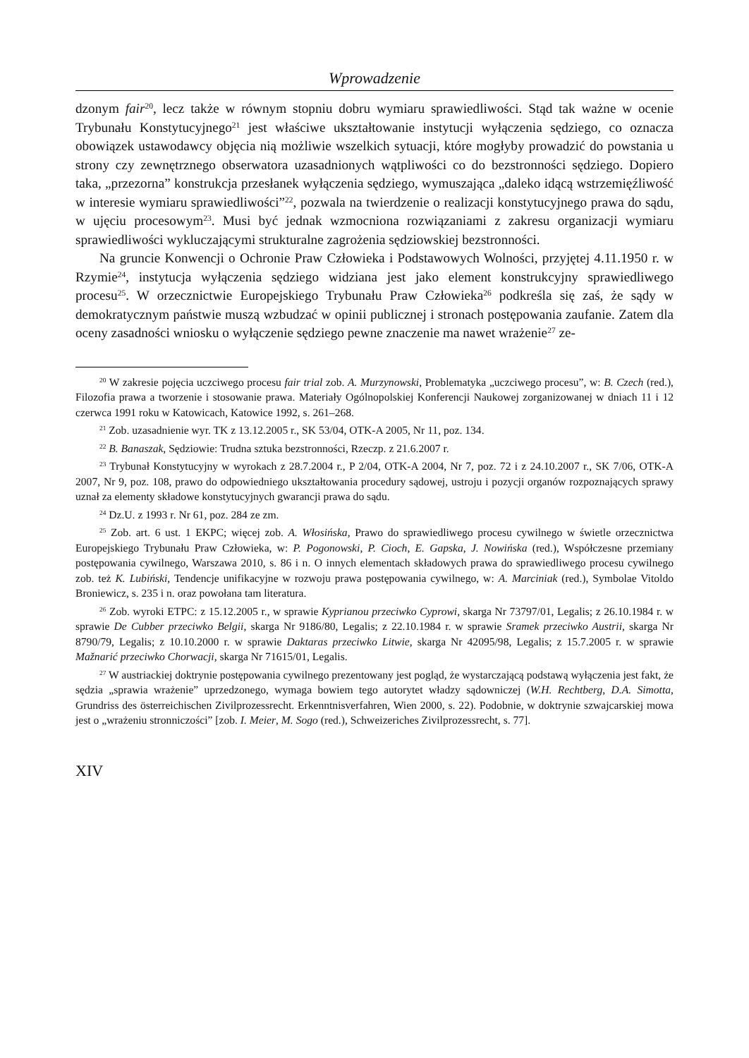Wprowadzenie
dzonym fair<sup>20</sup>, lecz także w równym stopniu dobru wymiaru sprawiedliwości. Stąd tak ważne w ocenie Trybunału Konstytucyjnego<sup>21</sup> jest właściwe ukształtowanie instytucji wyłączenia sędziego, co oznacza obowiązek ustawodawcy objęcia nią możliwie wszelkich sytuacji, które mogłyby prowadzić do powstania u strony czy zewnętrznego obserwatora uzasadnionych wątpliwości co do bezstronności sędziego. Dopiero taka, „przezorna” konstrukcja przesłanek wyłączenia sędziego, wymuszająca „daleko idącą wstrzemięźliwość w interesie wymiaru sprawiedliwości”<sup>22</sup>, pozwala na twierdzenie o realizacji konstytucyjnego prawa do sądu, w ujęciu procesowym<sup>23</sup>. Musi być jednak wzmocniona rozwiązaniami z zakresu organizacji wymiaru sprawiedliwości wykluczającymi strukturalne zagrożenia sędziowskiej bezstronności.
Na gruncie Konwencji o Ochronie Praw Człowieka i Podstawowych Wolności, przyjętej 4.11.1950 r. w Rzymie<sup>24</sup>, instytucja wyłączenia sędziego widziana jest jako element konstrukcyjny sprawiedliwego procesu<sup>25</sup>. W orzecznictwie Europejskiego Trybunału Praw Człowieka<sup>26</sup> podkreśla się zaś, że sądy w demokratycznym państwie muszą wzbudzać w opinii publicznej i stronach postępowania zaufanie. Zatem dla oceny zasadności wniosku o wyłączenie sędziego pewne znaczenie ma nawet wrażenie<sup>27</sup> ze-
<sup>20</sup> W zakresie pojęcia uczciwego procesu fair trial zob. A. Murzynowski, Problematyka „uczciwego procesu”, w: B. Czech (red.), Filozofia prawa a tworzenie i stosowanie prawa. Materiały Ogólnopolskiej Konferencji Naukowej zorganizowanej w dniach 11 i 12 czerwca 1991 roku w Katowicach, Katowice 1992, s. 261–268.
<sup>21</sup> Zob. uzasadnienie wyr. TK z 13.12.2005 r., SK 53/04, OTK-A 2005, Nr 11, poz. 134.
<sup>22</sup> B. Banaszak, Sędziowie: Trudna sztuka bezstronności, Rzeczp. z 21.6.2007 r.
<sup>23</sup> Trybunał Konstytucyjny w wyrokach z 28.7.2004 r., P 2/04, OTK-A 2004, Nr 7, poz. 72 i z 24.10.2007 r., SK 7/06, OTK-A 2007, Nr 9, poz. 108, prawo do odpowiedniego ukształtowania procedury sądowej, ustroju i pozycji organów rozpoznających sprawy uznał za elementy składowe konstytucyjnych gwarancji prawa do sądu.
<sup>24</sup> Dz.U. z 1993 r. Nr 61, poz. 284 ze zm.
<sup>25</sup> Zob. art. 6 ust. 1 EKPC; więcej zob. A. Włosińska, Prawo do sprawiedliwego procesu cywilnego w świetle orzecznictwa Europejskiego Trybunału Praw Człowieka, w: P. Pogonowski, P. Cioch, E. Gapska, J. Nowińska (red.), Współczesne przemiany postępowania cywilnego, Warszawa 2010, s. 86 i n. O innych elementach składowych prawa do sprawiedliwego procesu cywilnego zob. też K. Lubiński, Tendencje unifikacyjne w rozwoju prawa postępowania cywilnego, w: A. Marciniak (red.), Symbolae Vitoldo Broniewicz, s. 235 i n. oraz powołana tam literatura.
<sup>26</sup> Zob. wyroki ETPC: z 15.12.2005 r., w sprawie Kyprianou przeciwko Cyprowi, skarga Nr 73797/01, Legalis; z 26.10.1984 r. w sprawie De Cubber przeciwko Belgii, skarga Nr 9186/80, Legalis; z 22.10.1984 r. w sprawie Sramek przeciwko Austrii, skarga Nr 8790/79, Legalis; z 10.10.2000 r. w sprawie Daktaras przeciwko Litwie, skarga Nr 42095/98, Legalis; z 15.7.2005 r. w sprawie Mažnarić przeciwko Chorwacji, skarga Nr 71615/01, Legalis.
<sup>27</sup> W austriackiej doktrynie postępowania cywilnego prezentowany jest pogląd, że wystarczającą podstawą wyłączenia jest fakt, że sędzia „sprawia wrażenie” uprzedzonego, wymaga bowiem tego autorytet władzy sądowniczej (W.H. Rechtberg, D.A. Simotta, Grundriss des österreichischen Zivilprozessrecht. Erkenntnisverfahren, Wien 2000, s. 22). Podobnie, w doktrynie szwajcarskiej mowa jest o „wrażeniu stronniczości” [zob. I. Meier, M. Sogo (red.), Schweizeriches Zivilprozessrecht, s. 77].
XIV